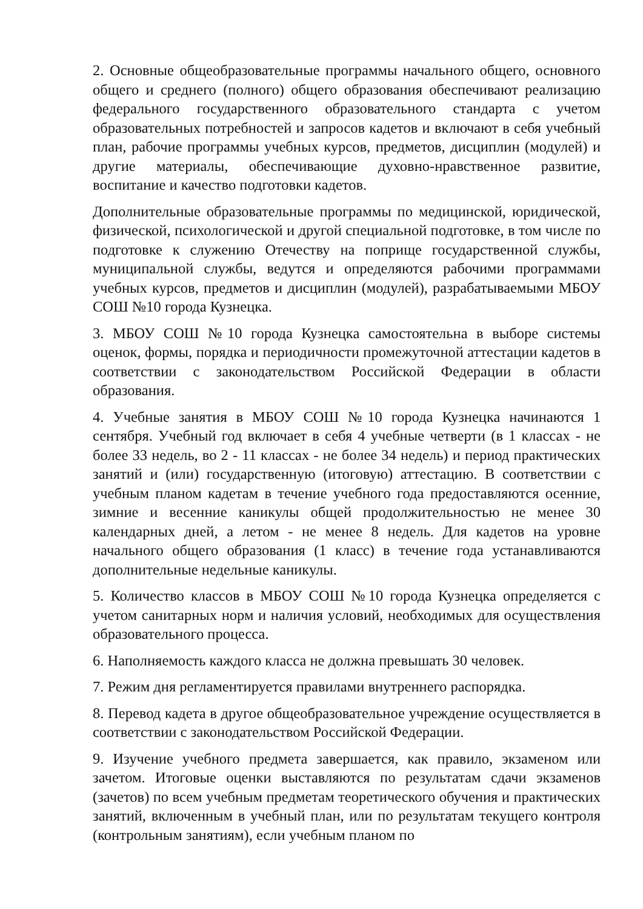2. Основные общеобразовательные программы начального общего, основного общего и среднего (полного) общего образования обеспечивают реализацию федерального государственного образовательного стандарта с учетом образовательных потребностей и запросов кадетов и включают в себя учебный план, рабочие программы учебных курсов, предметов, дисциплин (модулей) и другие материалы, обеспечивающие духовно-нравственное развитие, воспитание и качество подготовки кадетов.
Дополнительные образовательные программы по медицинской, юридической, физической, психологической и другой специальной подготовке, в том числе по подготовке к служению Отечеству на поприще государственной службы, муниципальной службы, ведутся и определяются рабочими программами учебных курсов, предметов и дисциплин (модулей), разрабатываемыми МБОУ СОШ №10 города Кузнецка.
3. МБОУ СОШ №10 города Кузнецка самостоятельна в выборе системы оценок, формы, порядка и периодичности промежуточной аттестации кадетов в соответствии с законодательством Российской Федерации в области образования.
4. Учебные занятия в МБОУ СОШ №10 города Кузнецка начинаются 1 сентября. Учебный год включает в себя 4 учебные четверти (в 1 классах - не более 33 недель, во 2 - 11 классах - не более 34 недель) и период практических занятий и (или) государственную (итоговую) аттестацию. В соответствии с учебным планом кадетам в течение учебного года предоставляются осенние, зимние и весенние каникулы общей продолжительностью не менее 30 календарных дней, а летом - не менее 8 недель. Для кадетов на уровне начального общего образования (1 класс) в течение года устанавливаются дополнительные недельные каникулы.
5. Количество классов в МБОУ СОШ №10 города Кузнецка определяется с учетом санитарных норм и наличия условий, необходимых для осуществления образовательного процесса.
6. Наполняемость каждого класса не должна превышать 30 человек.
7. Режим дня регламентируется правилами внутреннего распорядка.
8. Перевод кадета в другое общеобразовательное учреждение осуществляется в соответствии с законодательством Российской Федерации.
9. Изучение учебного предмета завершается, как правило, экзаменом или зачетом. Итоговые оценки выставляются по результатам сдачи экзаменов (зачетов) по всем учебным предметам теоретического обучения и практических занятий, включенным в учебный план, или по результатам текущего контроля (контрольным занятиям), если учебным планом по